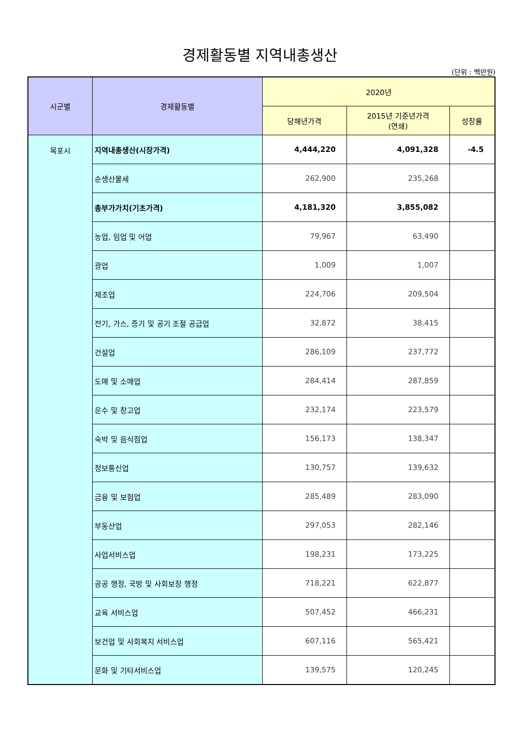경제활동별 지역내총생산
(단위 : 백만원)
| 시군별 | 경제활동별 | 2020년 | | |
| --- | --- | --- | --- | --- |
| | | 당해년가격 | 2015년 기준년가격 (연쇄) | 성장률 |
| 목포시 | 지역내총생산(시장가격) | 4,444,220 | 4,091,328 | -4.5 |
| | 순생산물세 | 262,900 | 235,268 | |
| | 총부가가치(기초가격) | 4,181,320 | 3,855,082 | |
| | 농업, 임업 및 어업 | 79,967 | 63,490 | |
| | 광업 | 1,009 | 1,007 | |
| | 제조업 | 224,706 | 209,504 | |
| | 전기, 가스, 증기 및 공기 조절 공급업 | 32,872 | 38,415 | |
| | 건설업 | 286,109 | 237,772 | |
| | 도매 및 소매업 | 284,414 | 287,859 | |
| | 운수 및 창고업 | 232,174 | 223,579 | |
| | 숙박 및 음식점업 | 156,173 | 138,347 | |
| | 정보통신업 | 130,757 | 139,632 | |
| | 금융 및 보험업 | 285,489 | 283,090 | |
| | 부동산업 | 297,053 | 282,146 | |
| | 사업서비스업 | 198,231 | 173,225 | |
| | 공공 행정, 국방 및 사회보장 행정 | 718,221 | 622,877 | |
| | 교육 서비스업 | 507,452 | 466,231 | |
| | 보건업 및 사회복지 서비스업 | 607,116 | 565,421 | |
| | 문화 및 기타서비스업 | 139,575 | 120,245 | |